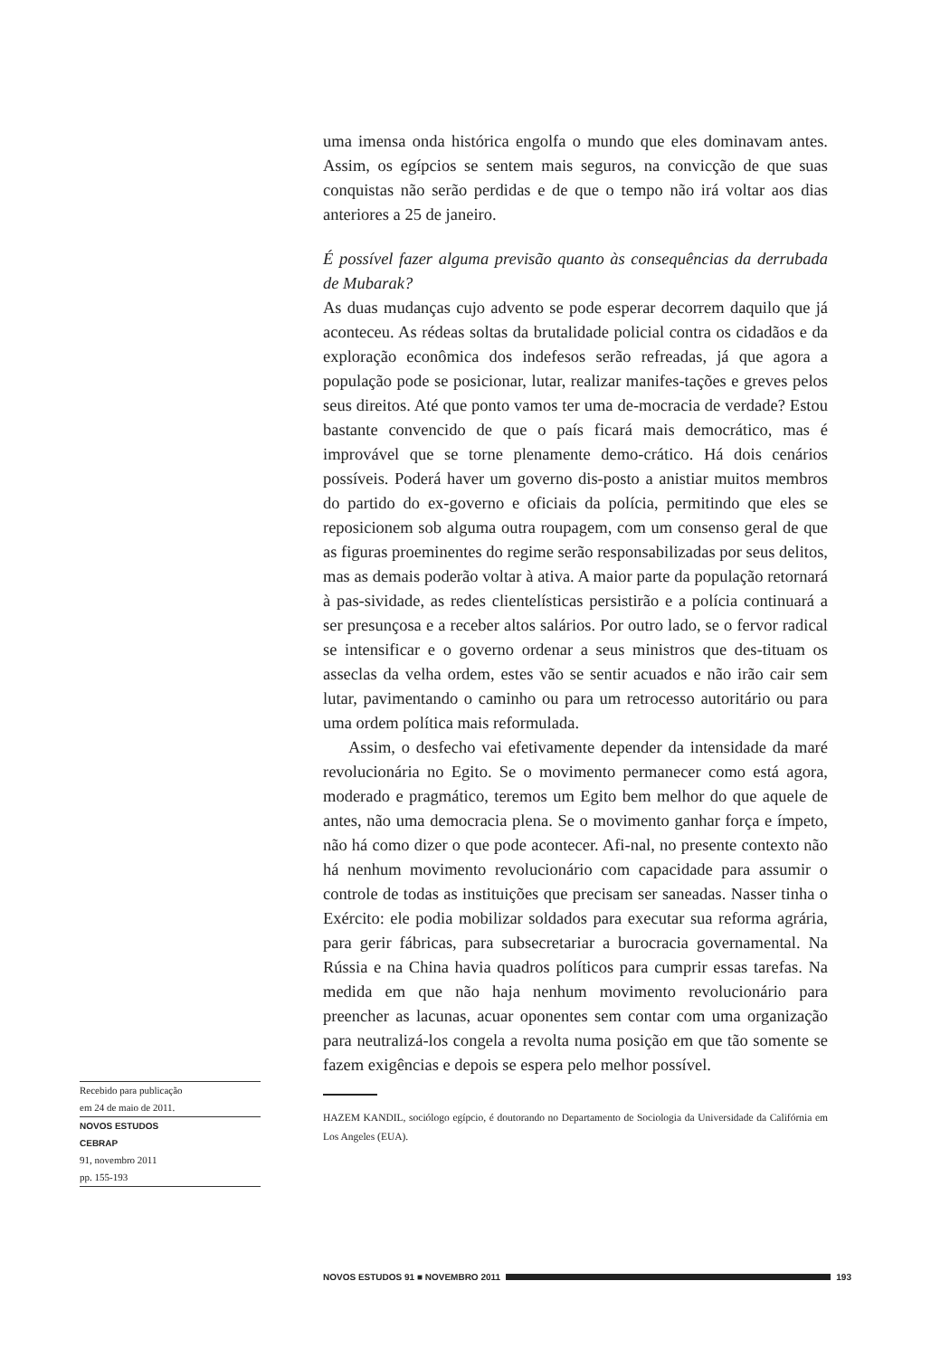Recebido para publicação
em 24 de maio de 2011.
NOVOS ESTUDOS
CEBRAP
91, novembro 2011
pp. 155-193
uma imensa onda histórica engolfa o mundo que eles dominavam antes. Assim, os egípcios se sentem mais seguros, na convicção de que suas conquistas não serão perdidas e de que o tempo não irá voltar aos dias anteriores a 25 de janeiro.
É possível fazer alguma previsão quanto às consequências da derrubada de Mubarak?
As duas mudanças cujo advento se pode esperar decorrem daquilo que já aconteceu. As rédeas soltas da brutalidade policial contra os cidadãos e da exploração econômica dos indefesos serão refreadas, já que agora a população pode se posicionar, lutar, realizar manifes-tações e greves pelos seus direitos. Até que ponto vamos ter uma de-mocracia de verdade? Estou bastante convencido de que o país ficará mais democrático, mas é improvável que se torne plenamente demo-crático. Há dois cenários possíveis. Poderá haver um governo dis-posto a anistiar muitos membros do partido do ex-governo e oficiais da polícia, permitindo que eles se reposicionem sob alguma outra roupagem, com um consenso geral de que as figuras proeminentes do regime serão responsabilizadas por seus delitos, mas as demais poderão voltar à ativa. A maior parte da população retornará à pas-sividade, as redes clientelísticas persistirão e a polícia continuará a ser presunçosa e a receber altos salários. Por outro lado, se o fervor radical se intensificar e o governo ordenar a seus ministros que des-tituam os asseclas da velha ordem, estes vão se sentir acuados e não irão cair sem lutar, pavimentando o caminho ou para um retrocesso autoritário ou para uma ordem política mais reformulada.
Assim, o desfecho vai efetivamente depender da intensidade da maré revolucionária no Egito. Se o movimento permanecer como está agora, moderado e pragmático, teremos um Egito bem melhor do que aquele de antes, não uma democracia plena. Se o movimento ganhar força e ímpeto, não há como dizer o que pode acontecer. Afi-nal, no presente contexto não há nenhum movimento revolucionário com capacidade para assumir o controle de todas as instituições que precisam ser saneadas. Nasser tinha o Exército: ele podia mobilizar soldados para executar sua reforma agrária, para gerir fábricas, para subsecretariar a burocracia governamental. Na Rússia e na China havia quadros políticos para cumprir essas tarefas. Na medida em que não haja nenhum movimento revolucionário para preencher as lacunas, acuar oponentes sem contar com uma organização para neutralizá-los congela a revolta numa posição em que tão somente se fazem exigências e depois se espera pelo melhor possível.
HAZEM KANDIL, sociólogo egípcio, é doutorando no Departamento de Sociologia da Universidade da Califórnia em Los Angeles (EUA).
NOVOS ESTUDOS 91 ■ NOVEMBRO 2011 193